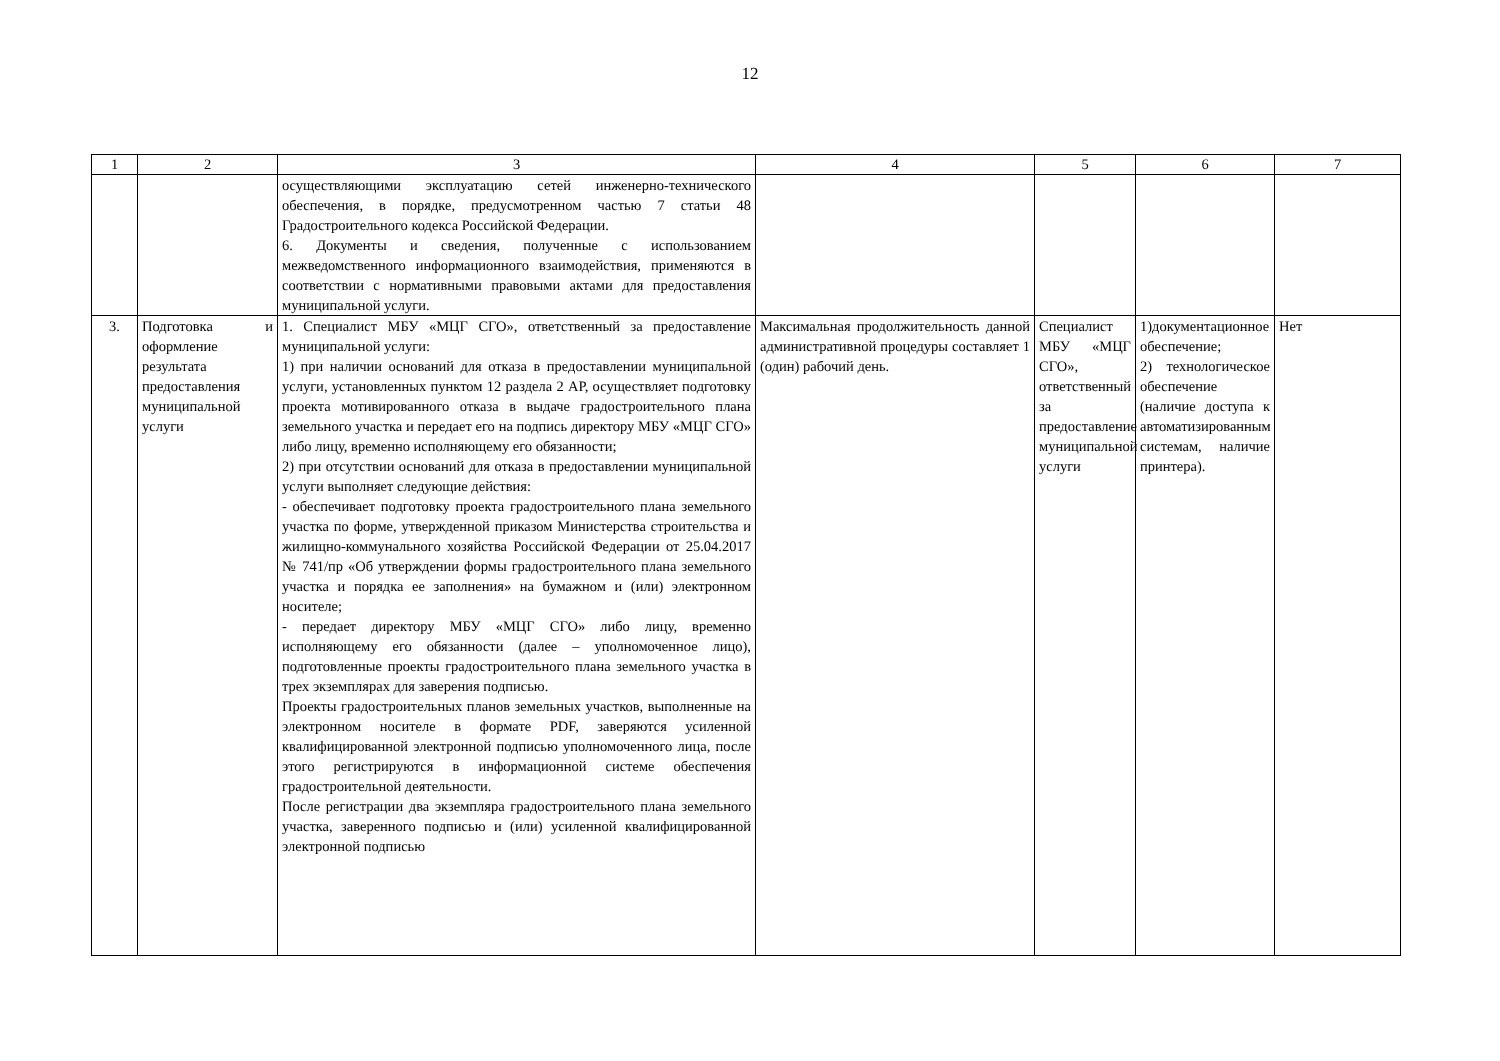12
| 1 | 2 | 3 | 4 | 5 | 6 | 7 |
| --- | --- | --- | --- | --- | --- | --- |
| | | осуществляющими эксплуатацию сетей инженерно-технического обеспечения, в порядке, предусмотренном частью 7 статьи 48 Градостроительного кодекса Российской Федерации. 6. Документы и сведения, полученные с использованием межведомственного информационного взаимодействия, применяются в соответствии с нормативными правовыми актами для предоставления муниципальной услуги. | | | | |
| 3. | Подготовка и оформление результата предоставления муниципальной услуги | 1. Специалист МБУ «МЦГ СГО», ответственный за предоставление муниципальной услуги: 1) при наличии оснований для отказа в предоставлении муниципальной услуги, установленных пунктом 12 раздела 2 АР, осуществляет подготовку проекта мотивированного отказа в выдаче градостроительного плана земельного участка и передает его на подпись директору МБУ «МЦГ СГО» либо лицу, временно исполняющему его обязанности; 2) при отсутствии оснований для отказа в предоставлении муниципальной услуги выполняет следующие действия: - обеспечивает подготовку проекта градостроительного плана земельного участка по форме, утвержденной приказом Министерства строительства и жилищно-коммунального хозяйства Российской Федерации от 25.04.2017 № 741/пр «Об утверждении формы градостроительного плана земельного участка и порядка ее заполнения» на бумажном и (или) электронном носителе; - передает директору МБУ «МЦГ СГО» либо лицу, временно исполняющему его обязанности (далее – уполномоченное лицо), подготовленные проекты градостроительного плана земельного участка в трех экземплярах для заверения подписью. Проекты градостроительных планов земельных участков, выполненные на электронном носителе в формате PDF, заверяются усиленной квалифицированной электронной подписью уполномоченного лица, после этого регистрируются в информационной системе обеспечения градостроительной деятельности. После регистрации два экземпляра градостроительного плана земельного участка, заверенного подписью и (или) усиленной квалифицированной электронной подписью | Максимальная продолжительность данной административной процедуры составляет 1 (один) рабочий день. | Специалист МБУ «МЦГ СГО», ответственный за предоставление муниципальной услуги | 1)документационное обеспечение; 2) технологическое обеспечение (наличие доступа к автоматизированным системам, наличие принтера). | Нет |